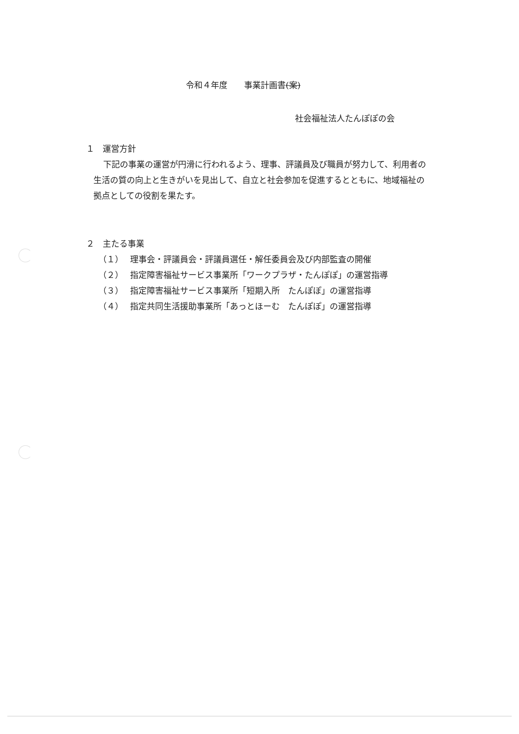令和４年度　　事業計画書(案)
社会福祉法人たんぽぽの会
１　運営方針
下記の事業の運営が円滑に行われるよう、理事、評議員及び職員が努力して、利用者の生活の質の向上と生きがいを見出して、自立と社会参加を促進するとともに、地域福祉の拠点としての役割を果たす。
２　主たる事業
（１） 理事会・評議員会・評議員選任・解任委員会及び内部監査の開催
（２） 指定障害福祉サービス事業所「ワークプラザ・たんぽぽ」の運営指導
（３） 指定障害福祉サービス事業所「短期入所　たんぽぽ」の運営指導
（４） 指定共同生活援助事業所「あっとほーむ　たんぽぽ」の運営指導